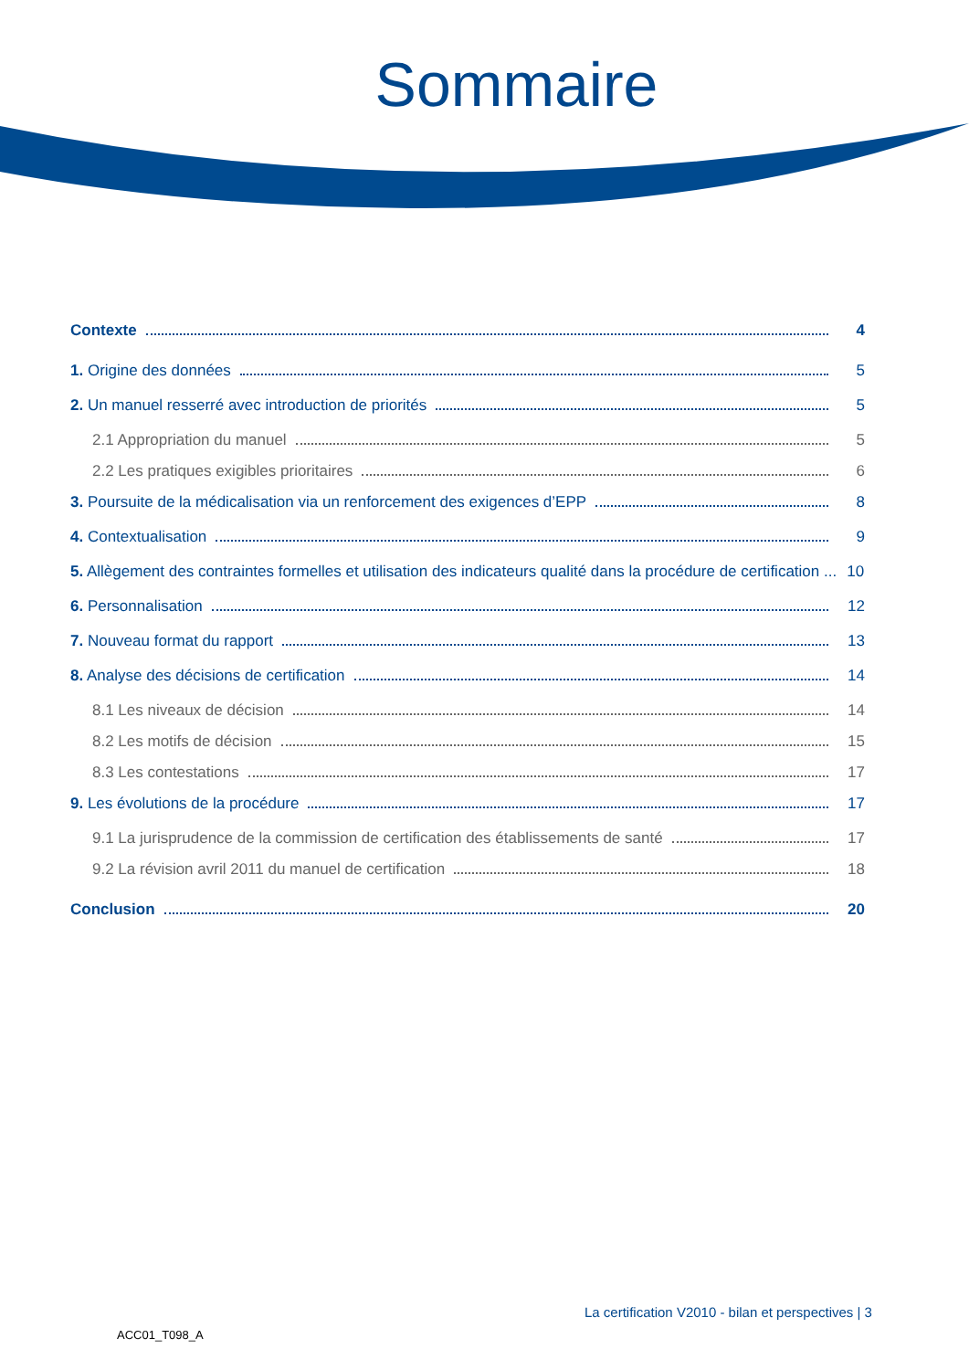Sommaire
Contexte 4
1. Origine des données 5
2. Un manuel resserré avec introduction de priorités 5
2.1 Appropriation du manuel 5
2.2 Les pratiques exigibles prioritaires 6
3. Poursuite de la médicalisation via un renforcement des exigences d’EPP 8
4. Contextualisation 9
5. Allègement des contraintes formelles et utilisation des indicateurs qualité dans la procédure de certification ... 10
6. Personnalisation 12
7. Nouveau format du rapport 13
8. Analyse des décisions de certification 14
8.1 Les niveaux de décision 14
8.2 Les motifs de décision 15
8.3 Les contestations 17
9. Les évolutions de la procédure 17
9.1 La jurisprudence de la commission de certification des établissements de santé 17
9.2 La révision avril 2011 du manuel de certification 18
Conclusion 20
La certification V2010 - bilan et perspectives | 3
ACC01_T098_A